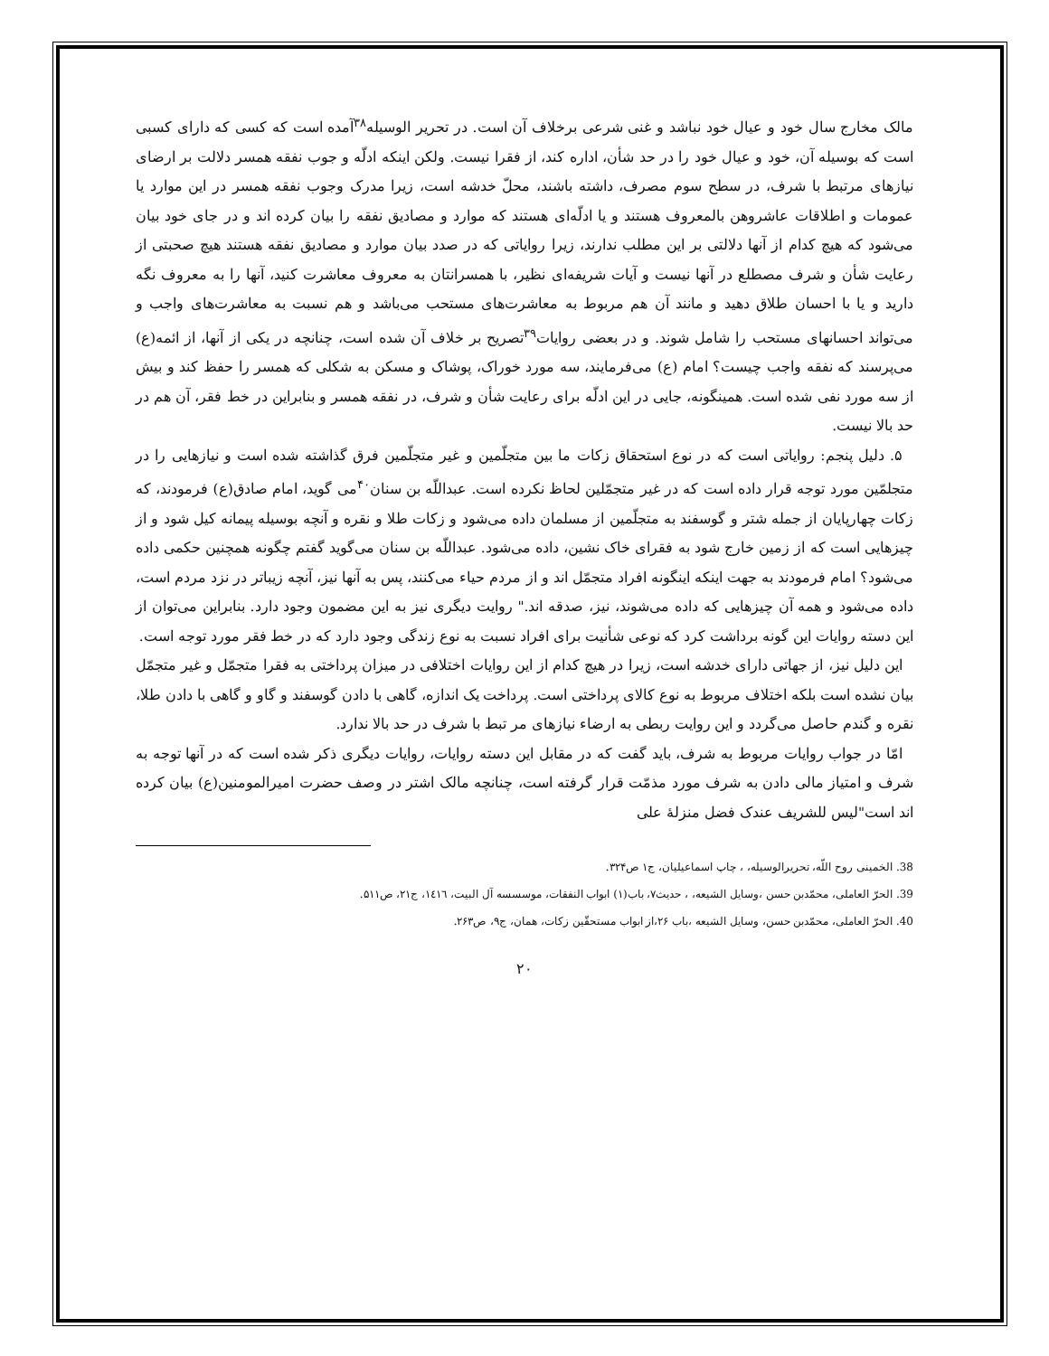مالک مخارج سال خود و عیال خود نباشد و غنی شرعی برخلاف آن است. در تحریر الوسیله<sup>۳۸</sup>آمده است که کسی که دارای کسبی است که بوسیله آن، خود و عیال خود را در حد شأن، اداره کند، از فقرا نیست. ولکن اینکه ادلّه و جوب نفقه همسر دلالت بر ارضای نیازهای مرتبط با شرف، در سطح سوم مصرف، داشته باشند، محلّ خدشه است، زیرا مدرک وجوب نفقه همسر در این موارد یا عمومات و اطلاقات عاشروهن بالمعروف هستند و یا ادلّه‌ای هستند که موارد و مصادیق نفقه را بیان کرده اند و در جای خود بیان می‌شود که هیچ کدام از آنها دلالتی بر این مطلب ندارند، زیرا روایاتی که در صدد بیان موارد و مصادیق نفقه هستند هیچ صحبتی از رعایت شأن و شرف مصطلع در آنها نیست و آیات شریفه‌ای نظیر، با همسرانتان به معروف معاشرت کنید، آنها را به معروف نگه دارید و یا با احسان طلاق دهید و مانند آن هم مربوط به معاشرت‌های مستحب می‌باشد و هم نسبت به معاشرت‌های واجب و می‌تواند احسانهای مستحب را شامل شوند. و در بعضی روایات<sup>۳۹</sup>تصریح بر خلاف آن شده است، چنانچه در یکی از آنها، از ائمه(ع) می‌پرسند که نفقه واجب چیست؟ امام (ع) می‌فرمایند، سه مورد خوراک، پوشاک و مسکن به شکلی که همسر را حفظ کند و بیش از سه مورد نفی شده است. همینگونه، جایی در این ادلّه برای رعایت شأن و شرف، در نفقه همسر و بنابراین در خط فقر، آن هم در حد بالا نیست.
۵. دلیل پنجم: روایاتی است که در نوع استحقاق زکات ما بین متجلّمین و غیر متجلّمین فرق گذاشته شده است و نیازهایی را در متجلمّین مورد توجه قرار داده است که در غیر متجمّلین لحاظ نکرده است. عبداللّه بن سنان<sup>۴۰</sup>می گوید، امام صادق(ع) فرمودند، که زکات چهارپایان از جمله شتر و گوسفند به متجلّمین از مسلمان داده می‌شود و زکات طلا و نقره و آنچه بوسیله پیمانه کیل شود و از چیزهایی است که از زمین خارج شود به فقرای خاک نشین، داده می‌شود. عبداللّه بن سنان می‌گوید گفتم چگونه همچنین حکمی داده می‌شود؟ امام فرمودند به جهت اینکه اینگونه افراد متجمّل اند و از مردم حیاء می‌کنند، پس به آنها نیز، آنچه زیباتر در نزد مردم است، داده می‌شود و همه آن چیزهایی که داده می‌شوند، نیز، صدقه اند." روایت دیگری نیز به این مضمون وجود دارد. بنابراین می‌توان از این دسته روایات این گونه برداشت کرد که نوعی شأنیت برای افراد نسبت به نوع زندگی وجود دارد که در خط فقر مورد توجه است.
این دلیل نیز، از جهاتی دارای خدشه است، زیرا در هیچ کدام از این روایات اختلافی در میزان پرداختی به فقرا متجمّل و غیر متجمّل بیان نشده است بلکه اختلاف مربوط به نوع کالای پرداختی است. پرداخت یک اندازه، گاهی با دادن گوسفند و گاو و گاهی با دادن طلا، نقره و گندم حاصل می‌گردد و این روایت ربطی به ارضاء نیازهای مر تبط با شرف در حد بالا ندارد.
امّا در جواب روایات مربوط به شرف، باید گفت که در مقابل این دسته روایات، روایات دیگری ذکر شده است که در آنها توجه به شرف و امتیاز مالی دادن به شرف مورد مذمّت قرار گرفته است، چنانچه مالک اشتر در وصف حضرت امیرالمومنین(ع) بیان کرده اند است"لیس للشریف عندک فضل منزلهٔ علی
38. الخمینی روح اللّه، تحریرالوسیله، ، چاپ اسماعیلیان، ج۱ ص۳۲۴.
39. الحرّ العاملی، محمّدبن حسن ،وسایل الشیعه، ، حدیث۷، باب(۱) ابواب النفقات، موسسسه آل البیت، ۱٤۱٦، ج۲۱، ص۵۱۱.
40. الحرّ العاملی، محمّدبن حسن، وسایل الشیعه ،باب ۲۶،از ابواب مستحقّین زکات، همان، ج۹، ص۲۶۳.
۲۰